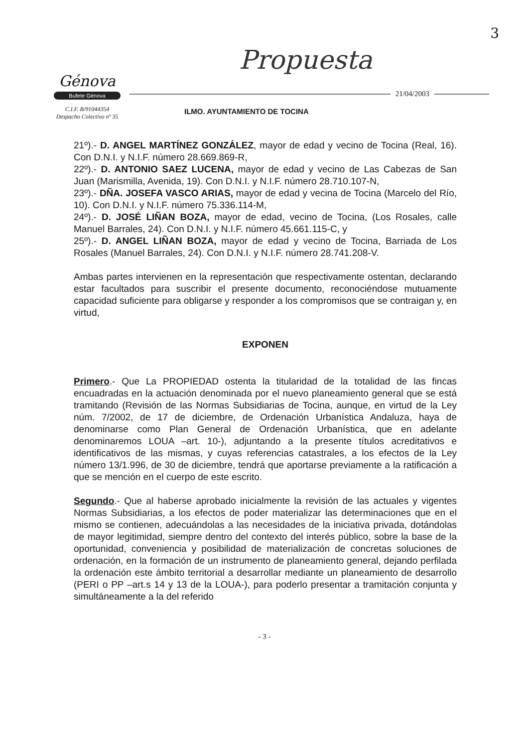3
Génova
Bufete Génova
C.I.F. B/91044354
Despacho Colectivo nº 35
Propuesta
21/04/2003
ILMO. AYUNTAMIENTO DE TOCINA
21º).- D. ANGEL MARTÍNEZ GONZÁLEZ, mayor de edad y vecino de Tocina (Real, 16). Con D.N.I. y N.I.F. número 28.669.869-R,
22º).- D. ANTONIO SAEZ LUCENA, mayor de edad y vecino de Las Cabezas de San Juan (Marismilla, Avenida, 19). Con D.N.I. y N.I.F. número 28.710.107-N,
23º).- DÑA. JOSEFA VASCO ARIAS, mayor de edad y vecina de Tocina (Marcelo del Río, 10). Con D.N.I. y N.I.F. número 75.336.114-M,
24º).- D. JOSÉ LIÑAN BOZA, mayor de edad, vecino de Tocina, (Los Rosales, calle Manuel Barrales, 24). Con D.N.I. y N.I.F. número 45.661.115-C, y
25º).- D. ANGEL LIÑAN BOZA, mayor de edad y vecino de Tocina, Barriada de Los Rosales (Manuel Barrales, 24). Con D.N.I. y N.I.F. número 28.741.208-V.
Ambas partes intervienen en la representación que respectivamente ostentan, declarando estar facultados para suscribir el presente documento, reconociéndose mutuamente capacidad suficiente para obligarse y responder a los compromisos que se contraigan y, en virtud,
EXPONEN
Primero.- Que La PROPIEDAD ostenta la titularidad de la totalidad de las fincas encuadradas en la actuación denominada por el nuevo planeamiento general que se está tramitando (Revisión de las Normas Subsidiarias de Tocina, aunque, en virtud de la Ley núm. 7/2002, de 17 de diciembre, de Ordenación Urbanística Andaluza, haya de denominarse como Plan General de Ordenación Urbanística, que en adelante denominaremos LOUA –art. 10-), adjuntando a la presente títulos acreditativos e identificativos de las mismas, y cuyas referencias catastrales, a los efectos de la Ley número 13/1.996, de 30 de diciembre, tendrá que aportarse previamente a la ratificación a que se mención en el cuerpo de este escrito.
Segundo.- Que al haberse aprobado inicialmente la revisión de las actuales y vigentes Normas Subsidiarias, a los efectos de poder materializar las determinaciones que en el mismo se contienen, adecuándolas a las necesidades de la iniciativa privada, dotándolas de mayor legitimidad, siempre dentro del contexto del interés público, sobre la base de la oportunidad, conveniencia y posibilidad de materialización de concretas soluciones de ordenación, en la formación de un instrumento de planeamiento general, dejando perfilada la ordenación este ámbito territorial a desarrollar mediante un planeamiento de desarrollo (PERI o PP –art.s 14 y 13 de la LOUA-), para poderlo presentar a tramitación conjunta y simultáneamente a la del referido
- 3 -